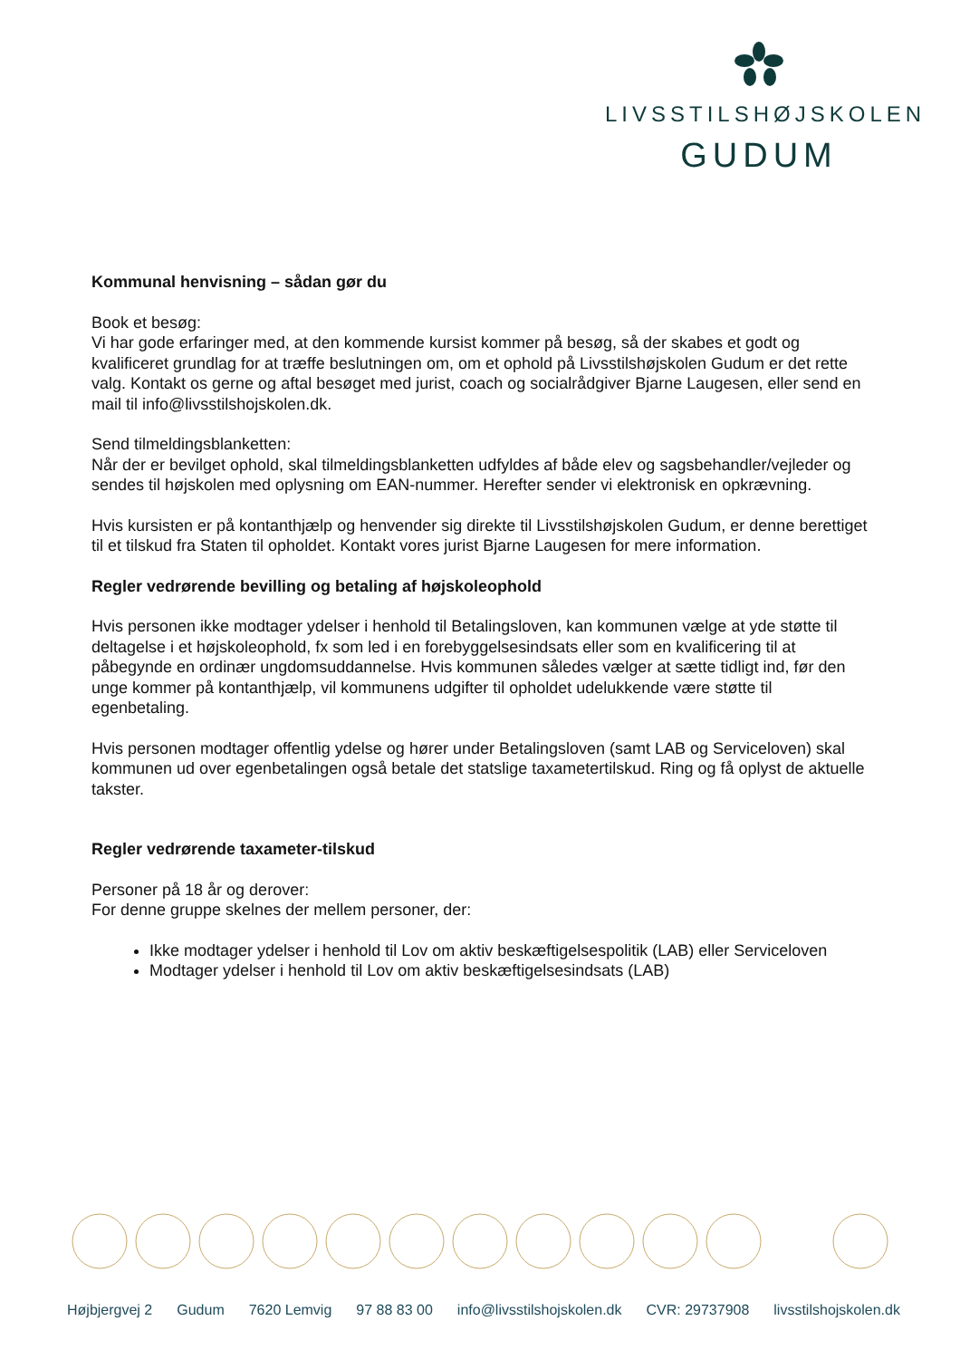LIVSSTILSHØJSKOLEN
GUDUM
Kommunal henvisning – sådan gør du
Book et besøg:
Vi har gode erfaringer med, at den kommende kursist kommer på besøg, så der skabes et godt og kvalificeret grundlag for at træffe beslutningen om, om et ophold på Livsstilshøjskolen Gudum er det rette valg. Kontakt os gerne og aftal besøget med jurist, coach og socialrådgiver Bjarne Laugesen, eller send en mail til info@livsstilshojskolen.dk.
Send tilmeldingsblanketten:
Når der er bevilget ophold, skal tilmeldingsblanketten udfyldes af både elev og sagsbehandler/vejleder og sendes til højskolen med oplysning om EAN-nummer. Herefter sender vi elektronisk en opkrævning.
Hvis kursisten er på kontanthjælp og henvender sig direkte til Livsstilshøjskolen Gudum, er denne berettiget til et tilskud fra Staten til opholdet. Kontakt vores jurist Bjarne Laugesen for mere information.
Regler vedrørende bevilling og betaling af højskoleophold
Hvis personen ikke modtager ydelser i henhold til Betalingsloven, kan kommunen vælge at yde støtte til deltagelse i et højskoleophold, fx som led i en forebyggelsesindsats eller som en kvalificering til at påbegynde en ordinær ungdomsuddannelse. Hvis kommunen således vælger at sætte tidligt ind, før den unge kommer på kontanthjælp, vil kommunens udgifter til opholdet udelukkende være støtte til egenbetaling.
Hvis personen modtager offentlig ydelse og hører under Betalingsloven (samt LAB og Serviceloven) skal kommunen ud over egenbetalingen også betale det statslige taxametertilskud. Ring og få oplyst de aktuelle takster.
Regler vedrørende taxameter-tilskud
Personer på 18 år og derover:
For denne gruppe skelnes der mellem personer, der:
Ikke modtager ydelser i henhold til Lov om aktiv beskæftigelsespolitik (LAB) eller Serviceloven
Modtager ydelser i henhold til Lov om aktiv beskæftigelsesindsats (LAB)
Højbjergvej 2 Gudum 7620 Lemvig 97 88 83 00 info@livsstilshojskolen.dk CVR: 29737908 livsstilshojskolen.dk